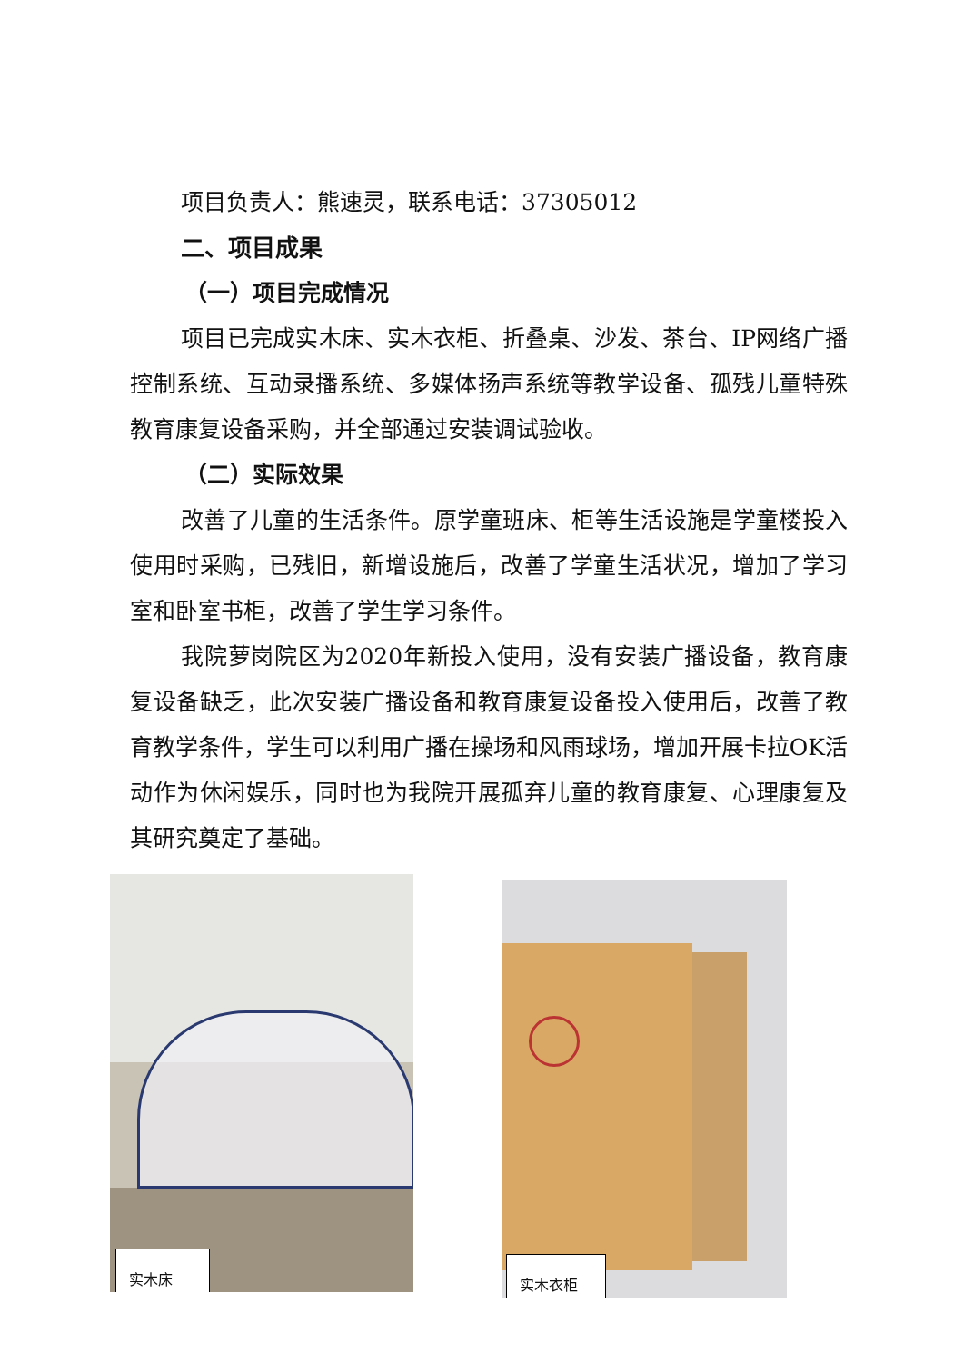项目负责人：熊速灵，联系电话：37305012
二、项目成果
（一）项目完成情况
项目已完成实木床、实木衣柜、折叠桌、沙发、茶台、IP网络广播控制系统、互动录播系统、多媒体扬声系统等教学设备、孤残儿童特殊教育康复设备采购，并全部通过安装调试验收。
（二）实际效果
改善了儿童的生活条件。原学童班床、柜等生活设施是学童楼投入使用时采购，已残旧，新增设施后，改善了学童生活状况，增加了学习室和卧室书柜，改善了学生学习条件。
我院萝岗院区为2020年新投入使用，没有安装广播设备，教育康复设备缺乏，此次安装广播设备和教育康复设备投入使用后，改善了教育教学条件，学生可以利用广播在操场和风雨球场，增加开展卡拉OK活动作为休闲娱乐，同时也为我院开展孤弃儿童的教育康复、心理康复及其研究奠定了基础。
实木床 实木衣柜